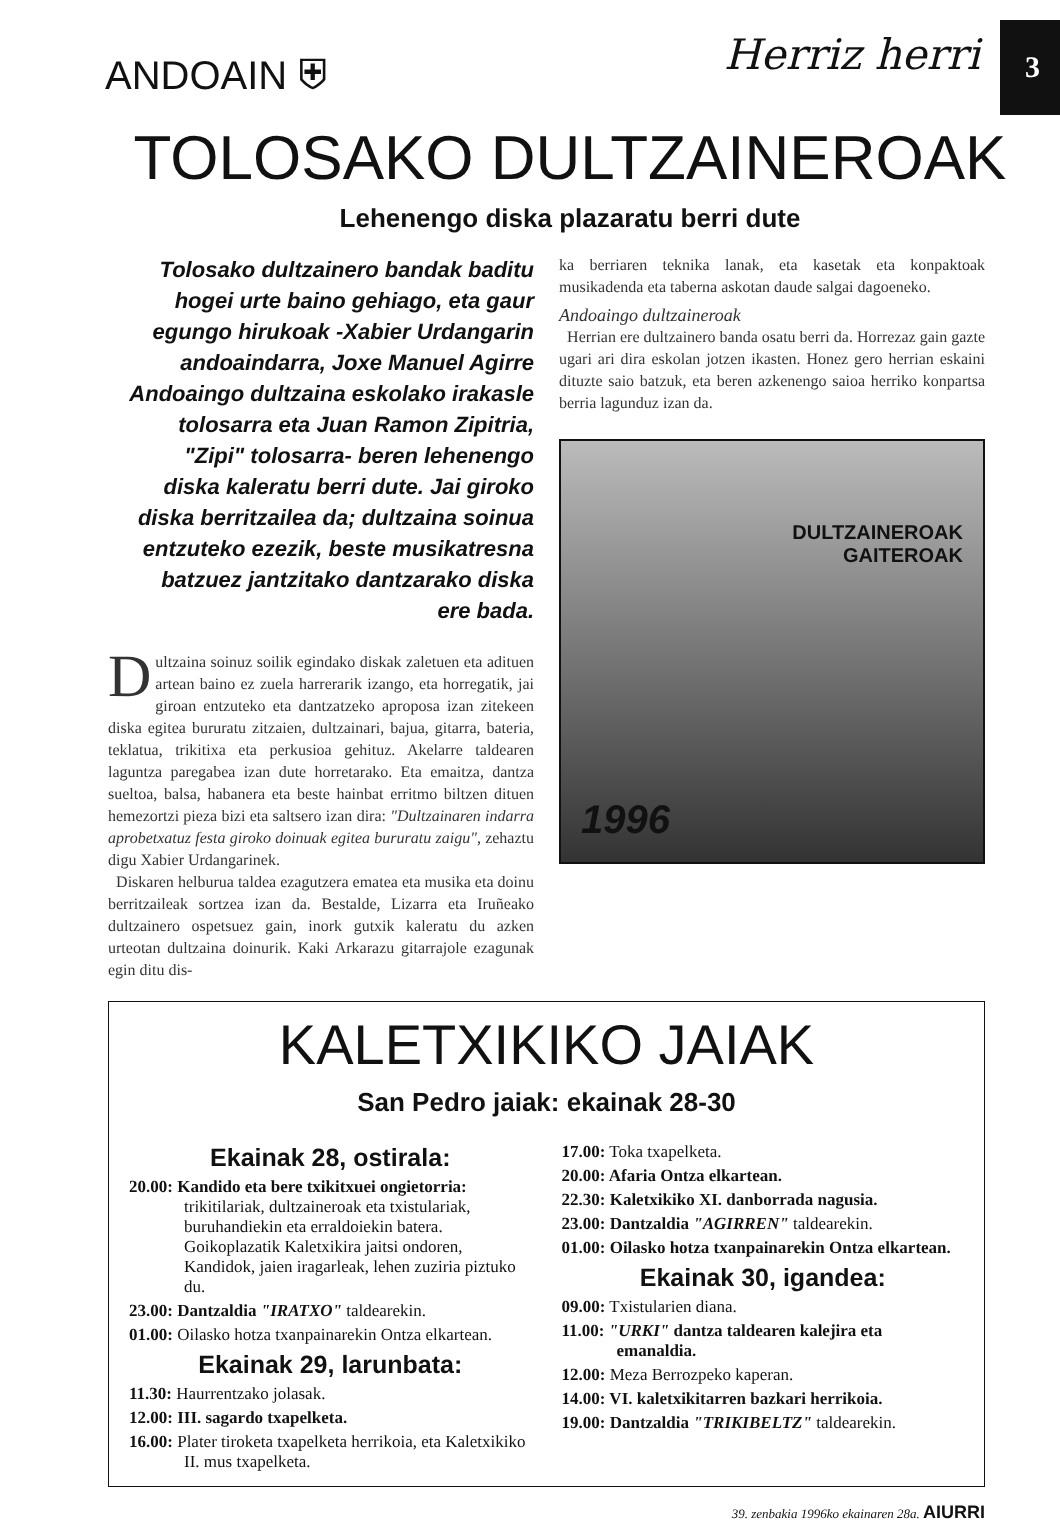3
ANDOAIN ⛨ Herriz herri
TOLOSAKO DULTZAINEROAK
Lehenengo diska plazaratu berri dute
Tolosako dultzainero bandak baditu hogei urte baino gehiago, eta gaur egungo hirukoak -Xabier Urdangarin andoaindarra, Joxe Manuel Agirre Andoaingo dultzaina eskolako irakasle tolosarra eta Juan Ramon Zipitria, "Zipi" tolosarra- beren lehenengo diska kaleratu berri dute. Jai giroko diska berritzailea da; dultzaina soinua entzuteko ezezik, beste musikatresna batzuez jantzitako dantzarako diska ere bada.
Dultzaina soinuz soilik egindako diskak zaletuen eta adituen artean baino ez zuela harrerarik izango, eta horregatik, jai giroan entzuteko eta dantzatzeko aproposa izan zitekeen diska egitea bururatu zitzaien, dultzainari, bajua, gitarra, bateria, teklatua, trikitixa eta perkusioa gehituz. Akelarre taldearen laguntza paregabea izan dute horretarako. Eta emaitza, dantza sueltoa, balsa, habanera eta beste hainbat erritmo biltzen dituen hemezortzi pieza bizi eta saltsero izan dira: "Dultzainaren indarra aprobetxatuz festa giroko doinuak egitea bururatu zaigu", zehaztu digu Xabier Urdangarinek.
Diskaren helburua taldea ezagutzera ematea eta musika eta doinu berritzaileak sortzea izan da. Bestalde, Lizarra eta Iruñeako dultzainero ospetsuez gain, inork gutxik kaleratu du azken urteotan dultzaina doinurik. Kaki Arkarazu gitarrajole ezagunak egin ditu dis-
ka berriaren teknika lanak, eta kasetak eta konpaktoak musikadenda eta taberna askotan daude salgai dagoeneko.
Andoaingo dultzaineroak
Herrian ere dultzainero banda osatu berri da. Horrezaz gain gazte ugari ari dira eskolan jotzen ikasten. Honez gero herrian eskaini dituzte saio batzuk, eta beren azkenengo saioa herriko konpartsa berria lagunduz izan da.
DULTZAINEROAK
GAITEROAK
1996
KALETXIKIKO JAIAK
San Pedro jaiak: ekainak 28-30
Ekainak 28, ostirala:
20.00: Kandido eta bere txikitxuei ongietorria: trikitilariak, dultzaineroak eta txistulariak, buruhandiekin eta erraldoiekin batera. Goikoplazatik Kaletxikira jaitsi ondoren, Kandidok, jaien iragarleak, lehen zuziria piztuko du.
23.00: Dantzaldia "IRATXO" taldearekin.
01.00: Oilasko hotza txanpainarekin Ontza elkartean.
Ekainak 29, larunbata:
11.30: Haurrentzako jolasak.
12.00: III. sagardo txapelketa.
16.00: Plater tiroketa txapelketa herrikoia, eta Kaletxikiko II. mus txapelketa.
17.00: Toka txapelketa.
20.00: Afaria Ontza elkartean.
22.30: Kaletxikiko XI. danborrada nagusia.
23.00: Dantzaldia "AGIRREN" taldearekin.
01.00: Oilasko hotza txanpainarekin Ontza elkartean.
Ekainak 30, igandea:
09.00: Txistularien diana.
11.00: "URKI" dantza taldearen kalejira eta emanaldia.
12.00: Meza Berrozpeko kaperan.
14.00: VI. kaletxikitarren bazkari herrikoia.
19.00: Dantzaldia "TRIKIBELTZ" taldearekin.
39. zenbakia 1996ko ekainaren 28a. AIURRI